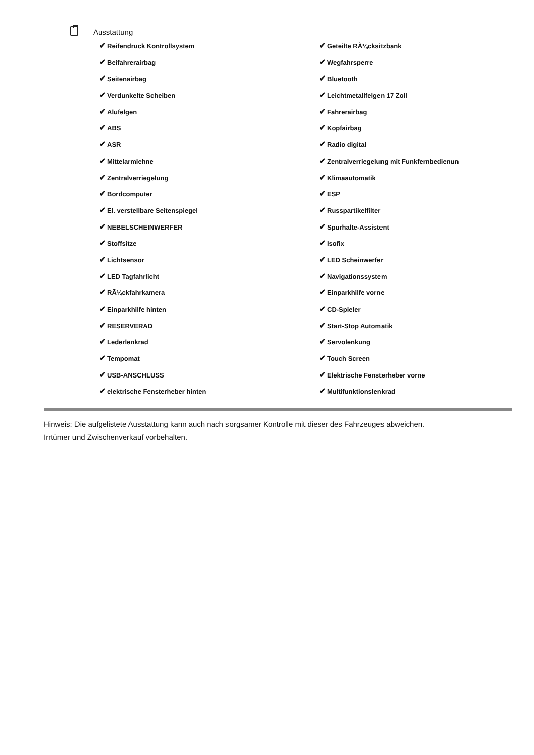Ausstattung
✔ Reifendruck Kontrollsystem
✔ Geteilte RÃ¼cksitzbank
✔ Beifahrerairbag
✔ Wegfahrsperre
✔ Seitenairbag
✔ Bluetooth
✔ Verdunkelte Scheiben
✔ Leichtmetallfelgen 17 Zoll
✔ Alufelgen
✔ Fahrerairbag
✔ ABS
✔ Kopfairbag
✔ ASR
✔ Radio digital
✔ Mittelarmlehne
✔ Zentralverriegelung mit Funkfernbedienun
✔ Zentralverriegelung
✔ Klimaautomatik
✔ Bordcomputer
✔ ESP
✔ El. verstellbare Seitenspiegel
✔ Russpartikelfilter
✔ NEBELSCHEINWERFER
✔ Spurhalte-Assistent
✔ Stoffsitze
✔ Isofix
✔ Lichtsensor
✔ LED Scheinwerfer
✔ LED Tagfahrlicht
✔ Navigationssystem
✔ RÃ¼ckfahrkamera
✔ Einparkhilfe vorne
✔ Einparkhilfe hinten
✔ CD-Spieler
✔ RESERVERAD
✔ Start-Stop Automatik
✔ Lederlenkrad
✔ Servolenkung
✔ Tempomat
✔ Touch Screen
✔ USB-ANSCHLUSS
✔ Elektrische Fensterheber vorne
✔ elektrische Fensterheber hinten
✔ Multifunktionslenkrad
Hinweis: Die aufgelistete Ausstattung kann auch nach sorgsamer Kontrolle mit dieser des Fahrzeuges abweichen. Irrtümer und Zwischenverkauf vorbehalten.